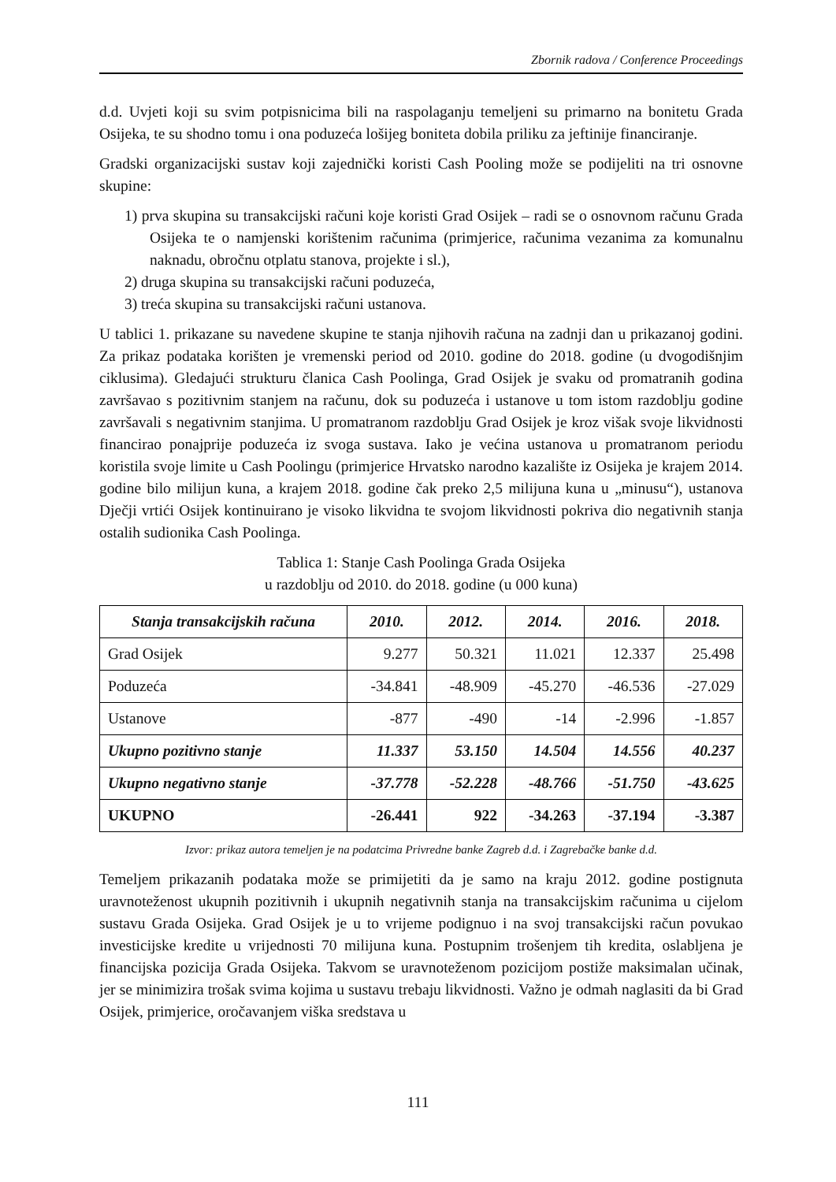Zbornik radova / Conference Proceedings
d.d. Uvjeti koji su svim potpisnicima bili na raspolaganju temeljeni su primarno na bonitetu Grada Osijeka, te su shodno tomu i ona poduzeća lošijeg boniteta dobila priliku za jeftinije financiranje.
Gradski organizacijski sustav koji zajednički koristi Cash Pooling može se podijeliti na tri osnovne skupine:
1) prva skupina su transakcijski računi koje koristi Grad Osijek – radi se o osnovnom računu Grada Osijeka te o namjenski korištenim računima (primjerice, računima vezanima za komunalnu naknadu, obročnu otplatu stanova, projekte i sl.),
2) druga skupina su transakcijski računi poduzeća,
3) treća skupina su transakcijski računi ustanova.
U tablici 1. prikazane su navedene skupine te stanja njihovih računa na zadnji dan u prikazanoj godini. Za prikaz podataka korišten je vremenski period od 2010. godine do 2018. godine (u dvogodišnjim ciklusima). Gledajući strukturu članica Cash Poolinga, Grad Osijek je svaku od promatranih godina završavao s pozitivnim stanjem na računu, dok su poduzeća i ustanove u tom istom razdoblju godine završavali s negativnim stanjima. U promatranom razdoblju Grad Osijek je kroz višak svoje likvidnosti financirao ponajprije poduzeća iz svoga sustava. Iako je većina ustanova u promatranom periodu koristila svoje limite u Cash Poolingu (primjerice Hrvatsko narodno kazalište iz Osijeka je krajem 2014. godine bilo milijun kuna, a krajem 2018. godine čak preko 2,5 milijuna kuna u „minusu“), ustanova Dječji vrtići Osijek kontinuirano je visoko likvidna te svojom likvidnosti pokriva dio negativnih stanja ostalih sudionika Cash Poolinga.
Tablica 1: Stanje Cash Poolinga Grada Osijeka
u razdoblju od 2010. do 2018. godine (u 000 kuna)
| Stanja transakcijskih računa | 2010. | 2012. | 2014. | 2016. | 2018. |
| --- | --- | --- | --- | --- | --- |
| Grad Osijek | 9.277 | 50.321 | 11.021 | 12.337 | 25.498 |
| Poduzeća | -34.841 | -48.909 | -45.270 | -46.536 | -27.029 |
| Ustanove | -877 | -490 | -14 | -2.996 | -1.857 |
| Ukupno pozitivno stanje | 11.337 | 53.150 | 14.504 | 14.556 | 40.237 |
| Ukupno negativno stanje | -37.778 | -52.228 | -48.766 | -51.750 | -43.625 |
| UKUPNO | -26.441 | 922 | -34.263 | -37.194 | -3.387 |
Izvor: prikaz autora temeljen je na podatcima Privredne banke Zagreb d.d. i Zagrebačke banke d.d.
Temeljem prikazanih podataka može se primijetiti da je samo na kraju 2012. godine postignuta uravnoteženost ukupnih pozitivnih i ukupnih negativnih stanja na transakcijskim računima u cijelom sustavu Grada Osijeka. Grad Osijek je u to vrijeme podignuo i na svoj transakcijski račun povukao investicijske kredite u vrijednosti 70 milijuna kuna. Postupnim trošenjem tih kredita, oslabljena je financijska pozicija Grada Osijeka. Takvom se uravnoteženom pozicijom postiže maksimalan učinak, jer se minimizira trošak svima kojima u sustavu trebaju likvidnosti. Važno je odmah naglasiti da bi Grad Osijek, primjerice, oročavanjem viška sredstava u
111